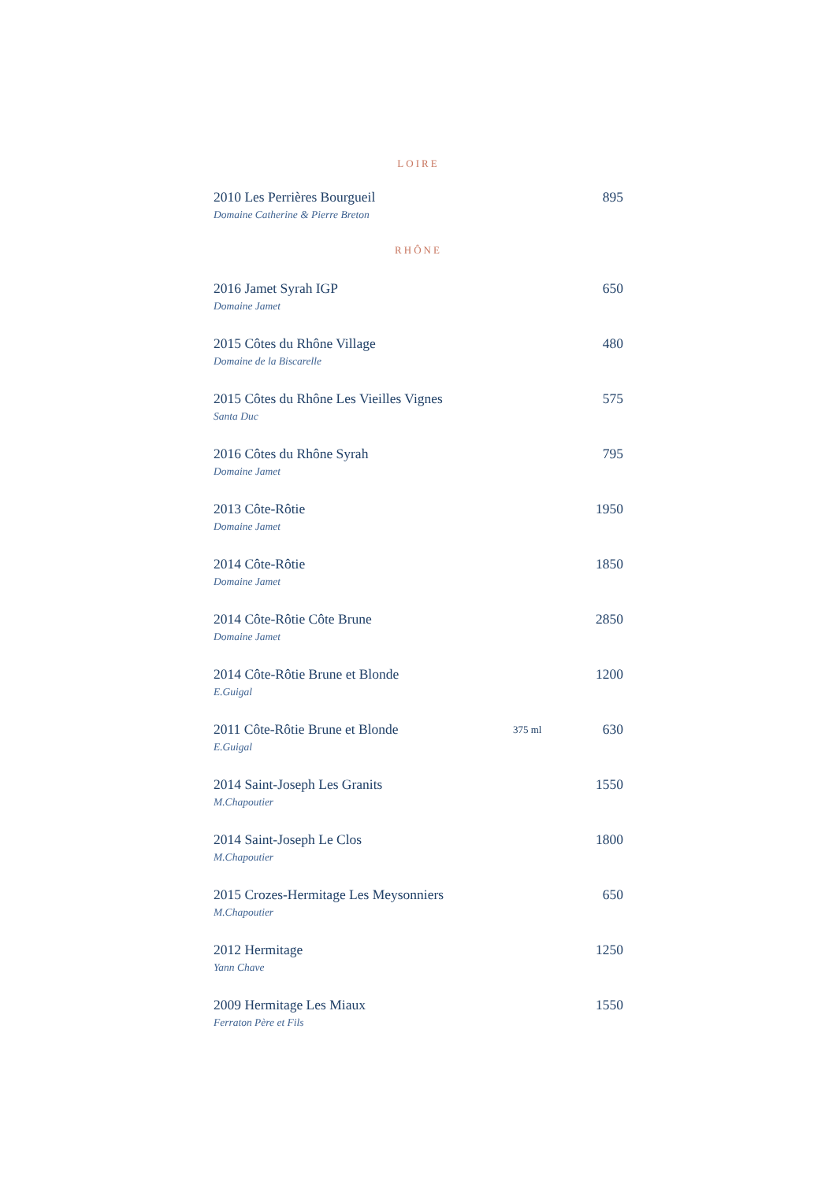LOIRE
| 2010 Les Perrières Bourgueil | | 895 |
| Domaine Catherine & Pierre Breton | | |
RHÔNE
| 2016 Jamet Syrah IGP | | 650 |
| Domaine Jamet | | |
| 2015 Côtes du Rhône Village | | 480 |
| Domaine de la Biscarelle | | |
| 2015 Côtes du Rhône Les Vieilles Vignes | | 575 |
| Santa Duc | | |
| 2016 Côtes du Rhône Syrah | | 795 |
| Domaine Jamet | | |
| 2013 Côte-Rôtie | | 1950 |
| Domaine Jamet | | |
| 2014 Côte-Rôtie | | 1850 |
| Domaine Jamet | | |
| 2014 Côte-Rôtie Côte Brune | | 2850 |
| Domaine Jamet | | |
| 2014 Côte-Rôtie Brune et Blonde | | 1200 |
| E.Guigal | | |
| 2011 Côte-Rôtie Brune et Blonde | 375 ml | 630 |
| E.Guigal | | |
| 2014 Saint-Joseph Les Granits | | 1550 |
| M.Chapoutier | | |
| 2014 Saint-Joseph Le Clos | | 1800 |
| M.Chapoutier | | |
| 2015 Crozes-Hermitage Les Meysonniers | | 650 |
| M.Chapoutier | | |
| 2012 Hermitage | | 1250 |
| Yann Chave | | |
| 2009 Hermitage Les Miaux | | 1550 |
| Ferraton Père et Fils | | |